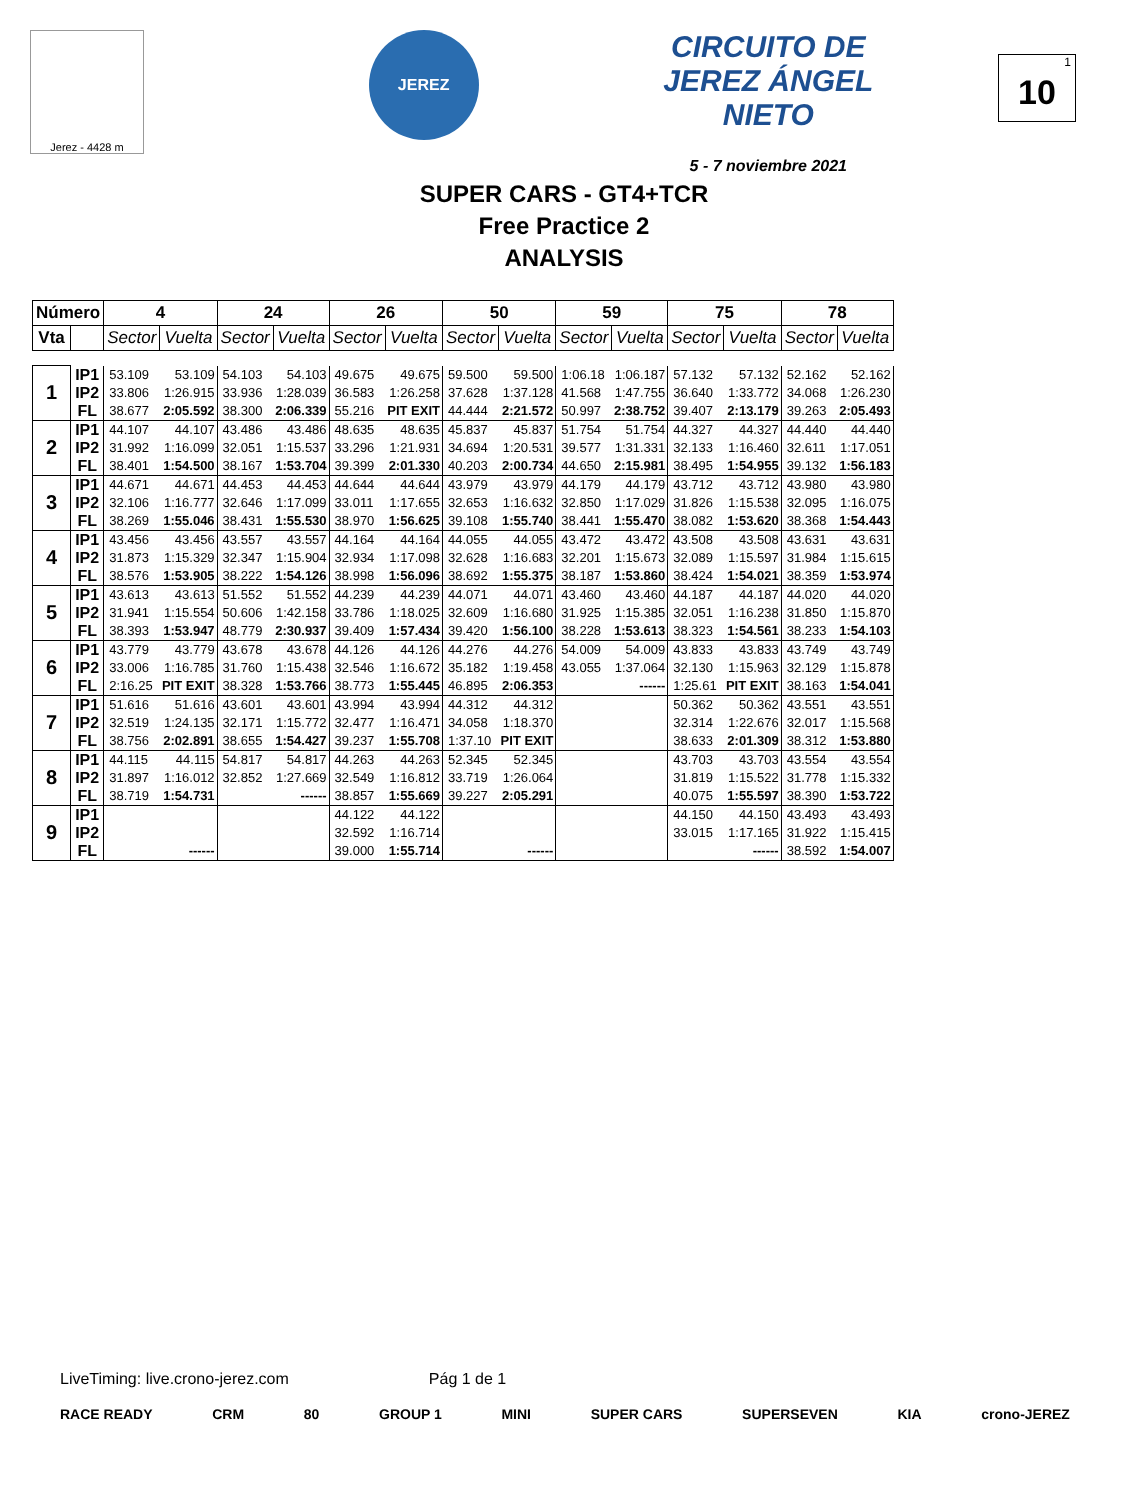Jerez - 4428 m
JEREZ
CIRCUITO DE JEREZ ÁNGEL NIETO
5 - 7 noviembre 2021
10<sup>1</sup>
SUPER CARS - GT4+TCR
Free Practice 2
ANALYSIS
| Número | | 4 | | 24 | | 26 | | 50 | | 59 | | 75 | | 78 | |
| --- | --- | --- | --- | --- | --- | --- | --- | --- | --- | --- | --- | --- | --- | --- | --- |
| Vta | | Sector | Vuelta | Sector | Vuelta | Sector | Vuelta | Sector | Vuelta | Sector | Vuelta | Sector | Vuelta | Sector | Vuelta |
| 1 | IP1 | 53.109 | 53.109 | 54.103 | 54.103 | 49.675 | 49.675 | 59.500 | 59.500 | 1:06.18 | 1:06.187 | 57.132 | 57.132 | 52.162 | 52.162 |
| | IP2 | 33.806 | 1:26.915 | 33.936 | 1:28.039 | 36.583 | 1:26.258 | 37.628 | 1:37.128 | 41.568 | 1:47.755 | 36.640 | 1:33.772 | 34.068 | 1:26.230 |
| | FL | 38.677 | 2:05.592 | 38.300 | 2:06.339 | 55.216 | PIT EXIT | 44.444 | 2:21.572 | 50.997 | 2:38.752 | 39.407 | 2:13.179 | 39.263 | 2:05.493 |
| 2 | IP1 | 44.107 | 44.107 | 43.486 | 43.486 | 48.635 | 48.635 | 45.837 | 45.837 | 51.754 | 51.754 | 44.327 | 44.327 | 44.440 | 44.440 |
| | IP2 | 31.992 | 1:16.099 | 32.051 | 1:15.537 | 33.296 | 1:21.931 | 34.694 | 1:20.531 | 39.577 | 1:31.331 | 32.133 | 1:16.460 | 32.611 | 1:17.051 |
| | FL | 38.401 | 1:54.500 | 38.167 | 1:53.704 | 39.399 | 2:01.330 | 40.203 | 2:00.734 | 44.650 | 2:15.981 | 38.495 | 1:54.955 | 39.132 | 1:56.183 |
| 3 | IP1 | 44.671 | 44.671 | 44.453 | 44.453 | 44.644 | 44.644 | 43.979 | 43.979 | 44.179 | 44.179 | 43.712 | 43.712 | 43.980 | 43.980 |
| | IP2 | 32.106 | 1:16.777 | 32.646 | 1:17.099 | 33.011 | 1:17.655 | 32.653 | 1:16.632 | 32.850 | 1:17.029 | 31.826 | 1:15.538 | 32.095 | 1:16.075 |
| | FL | 38.269 | 1:55.046 | 38.431 | 1:55.530 | 38.970 | 1:56.625 | 39.108 | 1:55.740 | 38.441 | 1:55.470 | 38.082 | 1:53.620 | 38.368 | 1:54.443 |
| 4 | IP1 | 43.456 | 43.456 | 43.557 | 43.557 | 44.164 | 44.164 | 44.055 | 44.055 | 43.472 | 43.472 | 43.508 | 43.508 | 43.631 | 43.631 |
| | IP2 | 31.873 | 1:15.329 | 32.347 | 1:15.904 | 32.934 | 1:17.098 | 32.628 | 1:16.683 | 32.201 | 1:15.673 | 32.089 | 1:15.597 | 31.984 | 1:15.615 |
| | FL | 38.576 | 1:53.905 | 38.222 | 1:54.126 | 38.998 | 1:56.096 | 38.692 | 1:55.375 | 38.187 | 1:53.860 | 38.424 | 1:54.021 | 38.359 | 1:53.974 |
| 5 | IP1 | 43.613 | 43.613 | 51.552 | 51.552 | 44.239 | 44.239 | 44.071 | 44.071 | 43.460 | 43.460 | 44.187 | 44.187 | 44.020 | 44.020 |
| | IP2 | 31.941 | 1:15.554 | 50.606 | 1:42.158 | 33.786 | 1:18.025 | 32.609 | 1:16.680 | 31.925 | 1:15.385 | 32.051 | 1:16.238 | 31.850 | 1:15.870 |
| | FL | 38.393 | 1:53.947 | 48.779 | 2:30.937 | 39.409 | 1:57.434 | 39.420 | 1:56.100 | 38.228 | 1:53.613 | 38.323 | 1:54.561 | 38.233 | 1:54.103 |
| 6 | IP1 | 43.779 | 43.779 | 43.678 | 43.678 | 44.126 | 44.126 | 44.276 | 44.276 | 54.009 | 54.009 | 43.833 | 43.833 | 43.749 | 43.749 |
| | IP2 | 33.006 | 1:16.785 | 31.760 | 1:15.438 | 32.546 | 1:16.672 | 35.182 | 1:19.458 | 43.055 | 1:37.064 | 32.130 | 1:15.963 | 32.129 | 1:15.878 |
| | FL | 2:16.25 | PIT EXIT | 38.328 | 1:53.766 | 38.773 | 1:55.445 | 46.895 | 2:06.353 | | ------ | 1:25.61 | PIT EXIT | 38.163 | 1:54.041 |
| 7 | IP1 | 51.616 | 51.616 | 43.601 | 43.601 | 43.994 | 43.994 | 44.312 | 44.312 | | | 50.362 | 50.362 | 43.551 | 43.551 |
| | IP2 | 32.519 | 1:24.135 | 32.171 | 1:15.772 | 32.477 | 1:16.471 | 34.058 | 1:18.370 | | | 32.314 | 1:22.676 | 32.017 | 1:15.568 |
| | FL | 38.756 | 2:02.891 | 38.655 | 1:54.427 | 39.237 | 1:55.708 | 1:37.10 | PIT EXIT | | | 38.633 | 2:01.309 | 38.312 | 1:53.880 |
| 8 | IP1 | 44.115 | 44.115 | 54.817 | 54.817 | 44.263 | 44.263 | 52.345 | 52.345 | | | 43.703 | 43.703 | 43.554 | 43.554 |
| | IP2 | 31.897 | 1:16.012 | 32.852 | 1:27.669 | 32.549 | 1:16.812 | 33.719 | 1:26.064 | | | 31.819 | 1:15.522 | 31.778 | 1:15.332 |
| | FL | 38.719 | 1:54.731 | | ------ | 38.857 | 1:55.669 | 39.227 | 2:05.291 | | | 40.075 | 1:55.597 | 38.390 | 1:53.722 |
| 9 | IP1 | | | | | 44.122 | 44.122 | | | | | 44.150 | 44.150 | 43.493 | 43.493 |
| | IP2 | | | | | 32.592 | 1:16.714 | | | | | 33.015 | 1:17.165 | 31.922 | 1:15.415 |
| | FL | | ------ | | | 39.000 | 1:55.714 | | ------ | | | | ------ | 38.592 | 1:54.007 |
LiveTiming: live.crono-jerez.com Pág 1 de 1
RACE READY CRM 80 GROUP 1 MINI SUPER CARS SUPERSEVEN KIA crono-JEREZ